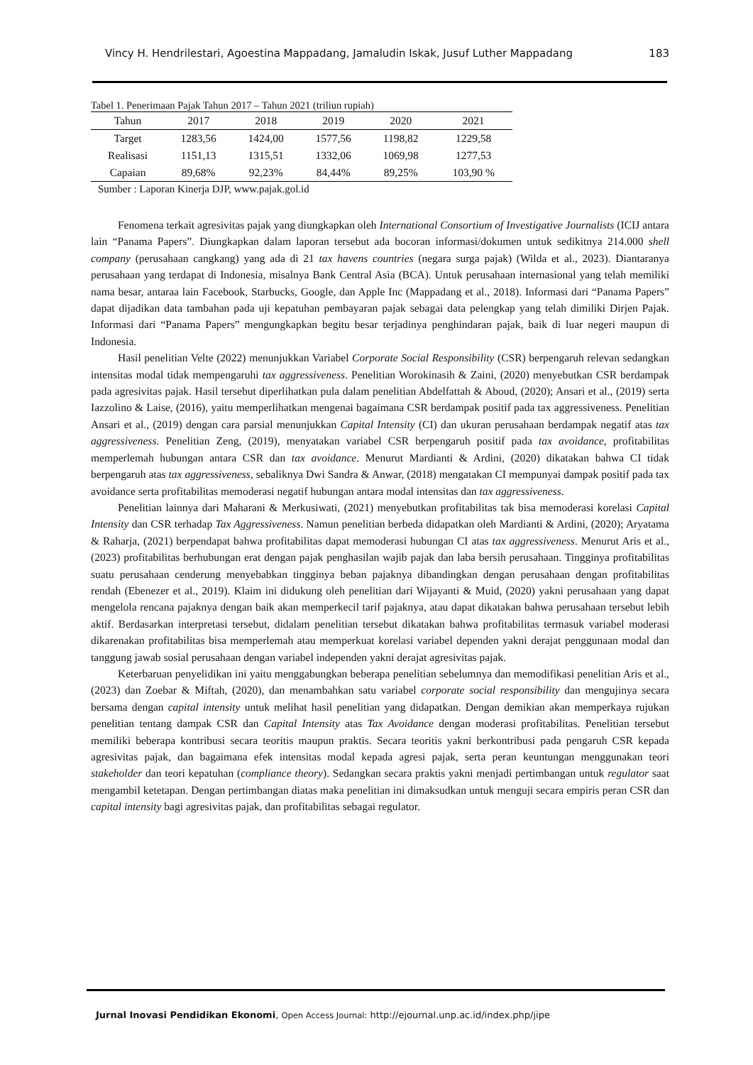Vincy H. Hendrilestari, Agoestina Mappadang, Jamaludin Iskak, Jusuf Luther Mappadang 183
Tabel 1. Penerimaan Pajak Tahun 2017 – Tahun 2021 (triliun rupiah)
| Tahun | 2017 | 2018 | 2019 | 2020 | 2021 |
| --- | --- | --- | --- | --- | --- |
| Target | 1283,56 | 1424,00 | 1577,56 | 1198,82 | 1229,58 |
| Realisasi | 1151,13 | 1315,51 | 1332,06 | 1069,98 | 1277,53 |
| Capaian | 89,68% | 92,23% | 84,44% | 89,25% | 103,90 % |
Sumber : Laporan Kinerja DJP, www.pajak.gol.id
Fenomena terkait agresivitas pajak yang diungkapkan oleh International Consortium of Investigative Journalists (ICIJ antara lain “Panama Papers”. Diungkapkan dalam laporan tersebut ada bocoran informasi/dokumen untuk sedikitnya 214.000 shell company (perusahaan cangkang) yang ada di 21 tax havens countries (negara surga pajak) (Wilda et al., 2023). Diantaranya perusahaan yang terdapat di Indonesia, misalnya Bank Central Asia (BCA). Untuk perusahaan internasional yang telah memiliki nama besar, antaraa lain Facebook, Starbucks, Google, dan Apple Inc (Mappadang et al., 2018). Informasi dari “Panama Papers” dapat dijadikan data tambahan pada uji kepatuhan pembayaran pajak sebagai data pelengkap yang telah dimiliki Dirjen Pajak. Informasi dari “Panama Papers” mengungkapkan begitu besar terjadinya penghindaran pajak, baik di luar negeri maupun di Indonesia.
Hasil penelitian Velte (2022) menunjukkan Variabel Corporate Social Responsibility (CSR) berpengaruh relevan sedangkan intensitas modal tidak mempengaruhi tax aggressiveness. Penelitian Worokinasih & Zaini, (2020) menyebutkan CSR berdampak pada agresivitas pajak. Hasil tersebut diperlihatkan pula dalam penelitian Abdelfattah & Aboud, (2020); Ansari et al., (2019) serta Iazzolino & Laise, (2016), yaitu memperlihatkan mengenai bagaimana CSR berdampak positif pada tax aggressiveness. Penelitian Ansari et al., (2019) dengan cara parsial menunjukkan Capital Intensity (CI) dan ukuran perusahaan berdampak negatif atas tax aggressiveness. Penelitian Zeng, (2019), menyatakan variabel CSR berpengaruh positif pada tax avoidance, profitabilitas memperlemah hubungan antara CSR dan tax avoidance. Menurut Mardianti & Ardini, (2020) dikatakan bahwa CI tidak berpengaruh atas tax aggressiveness, sebaliknya Dwi Sandra & Anwar, (2018) mengatakan CI mempunyai dampak positif pada tax avoidance serta profitabilitas memoderasi negatif hubungan antara modal intensitas dan tax aggressiveness.
Penelitian lainnya dari Maharani & Merkusiwati, (2021) menyebutkan profitabilitas tak bisa memoderasi korelasi Capital Intensity dan CSR terhadap Tax Aggressiveness. Namun penelitian berbeda didapatkan oleh Mardianti & Ardini, (2020); Aryatama & Raharja, (2021) berpendapat bahwa profitabilitas dapat memoderasi hubungan CI atas tax aggressiveness. Menurut Aris et al., (2023) profitabilitas berhubungan erat dengan pajak penghasilan wajib pajak dan laba bersih perusahaan. Tingginya profitabilitas suatu perusahaan cenderung menyebabkan tingginya beban pajaknya dibandingkan dengan perusahaan dengan profitabilitas rendah (Ebenezer et al., 2019). Klaim ini didukung oleh penelitian dari Wijayanti & Muid, (2020) yakni perusahaan yang dapat mengelola rencana pajaknya dengan baik akan memperkecil tarif pajaknya, atau dapat dikatakan bahwa perusahaan tersebut lebih aktif. Berdasarkan interpretasi tersebut, didalam penelitian tersebut dikatakan bahwa profitabilitas termasuk variabel moderasi dikarenakan profitabilitas bisa memperlemah atau memperkuat korelasi variabel dependen yakni derajat penggunaan modal dan tanggung jawab sosial perusahaan dengan variabel independen yakni derajat agresivitas pajak.
Keterbaruan penyelidikan ini yaitu menggabungkan beberapa penelitian sebelumnya dan memodifikasi penelitian Aris et al., (2023) dan Zoebar & Miftah, (2020), dan menambahkan satu variabel corporate social responsibility dan mengujinya secara bersama dengan capital intensity untuk melihat hasil penelitian yang didapatkan. Dengan demikian akan memperkaya rujukan penelitian tentang dampak CSR dan Capital Intensity atas Tax Avoidance dengan moderasi profitabilitas. Penelitian tersebut memiliki beberapa kontribusi secara teoritis maupun praktis. Secara teoritis yakni berkontribusi pada pengaruh CSR kepada agresivitas pajak, dan bagaimana efek intensitas modal kepada agresi pajak, serta peran keuntungan menggunakan teori stakeholder dan teori kepatuhan (compliance theory). Sedangkan secara praktis yakni menjadi pertimbangan untuk regulator saat mengambil ketetapan. Dengan pertimbangan diatas maka penelitian ini dimaksudkan untuk menguji secara empiris peran CSR dan capital intensity bagi agresivitas pajak, dan profitabilitas sebagai regulator.
Jurnal Inovasi Pendidikan Ekonomi, Open Access Journal: http://ejournal.unp.ac.id/index.php/jipe